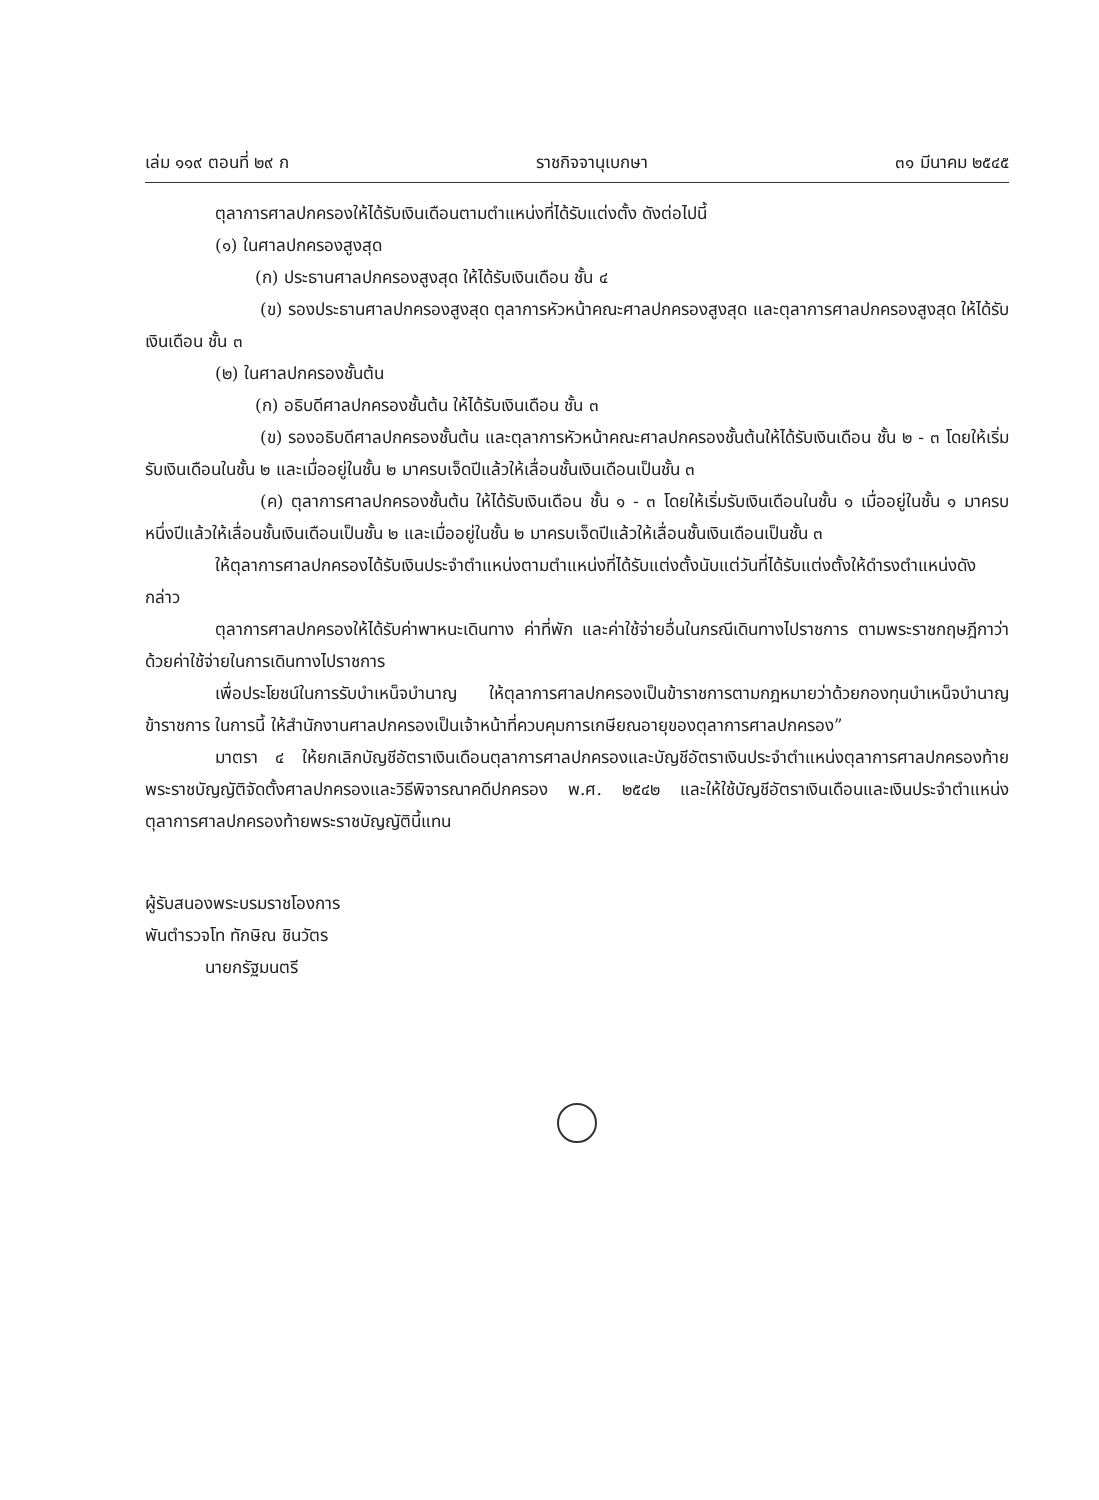เล่ม ๑๑๙ ตอนที่ ๒๙ ก ราชกิจจานุเบกษา ๓๑ มีนาคม ๒๕๔๕
ตุลาการศาลปกครองให้ได้รับเงินเดือนตามตำแหน่งที่ได้รับแต่งตั้ง ดังต่อไปนี้
(๑) ในศาลปกครองสูงสุด
(ก) ประธานศาลปกครองสูงสุด ให้ได้รับเงินเดือน ชั้น ๔
(ข) รองประธานศาลปกครองสูงสุด ตุลาการหัวหน้าคณะศาลปกครองสูงสุด และตุลาการศาลปกครองสูงสุด ให้ได้รับเงินเดือน ชั้น ๓
(๒) ในศาลปกครองชั้นต้น
(ก) อธิบดีศาลปกครองชั้นต้น ให้ได้รับเงินเดือน ชั้น ๓
(ข) รองอธิบดีศาลปกครองชั้นต้น และตุลาการหัวหน้าคณะศาลปกครองชั้นต้นให้ได้รับเงินเดือน ชั้น ๒ - ๓ โดยให้เริ่มรับเงินเดือนในชั้น ๒ และเมื่ออยู่ในชั้น ๒ มาครบเจ็ดปีแล้วให้เลื่อนชั้นเงินเดือนเป็นชั้น ๓
(ค) ตุลาการศาลปกครองชั้นต้น ให้ได้รับเงินเดือน ชั้น ๑ - ๓ โดยให้เริ่มรับเงินเดือนในชั้น ๑ เมื่ออยู่ในชั้น ๑ มาครบหนึ่งปีแล้วให้เลื่อนชั้นเงินเดือนเป็นชั้น ๒ และเมื่ออยู่ในชั้น ๒ มาครบเจ็ดปีแล้วให้เลื่อนชั้นเงินเดือนเป็นชั้น ๓
ให้ตุลาการศาลปกครองได้รับเงินประจำตำแหน่งตามตำแหน่งที่ได้รับแต่งตั้งนับแต่วันที่ได้รับแต่งตั้งให้ดำรงตำแหน่งดังกล่าว
ตุลาการศาลปกครองให้ได้รับค่าพาหนะเดินทาง ค่าที่พัก และค่าใช้จ่ายอื่นในกรณีเดินทางไปราชการ ตามพระราชกฤษฎีกาว่าด้วยค่าใช้จ่ายในการเดินทางไปราชการ
เพื่อประโยชน์ในการรับบำเหน็จบำนาญ ให้ตุลาการศาลปกครองเป็นข้าราชการตามกฎหมายว่าด้วยกองทุนบำเหน็จบำนาญข้าราชการ ในการนี้ ให้สำนักงานศาลปกครองเป็นเจ้าหน้าที่ควบคุมการเกษียณอายุของตุลาการศาลปกครอง”
มาตรา ๔ ให้ยกเลิกบัญชีอัตราเงินเดือนตุลาการศาลปกครองและบัญชีอัตราเงินประจำตำแหน่งตุลาการศาลปกครองท้ายพระราชบัญญัติจัดตั้งศาลปกครองและวิธีพิจารณาคดีปกครอง พ.ศ. ๒๕๔๒ และให้ใช้บัญชีอัตราเงินเดือนและเงินประจำตำแหน่งตุลาการศาลปกครองท้ายพระราชบัญญัตินี้แทน
ผู้รับสนองพระบรมราชโองการ
พันตำรวจโท ทักษิณ ชินวัตร
นายกรัฐมนตรี